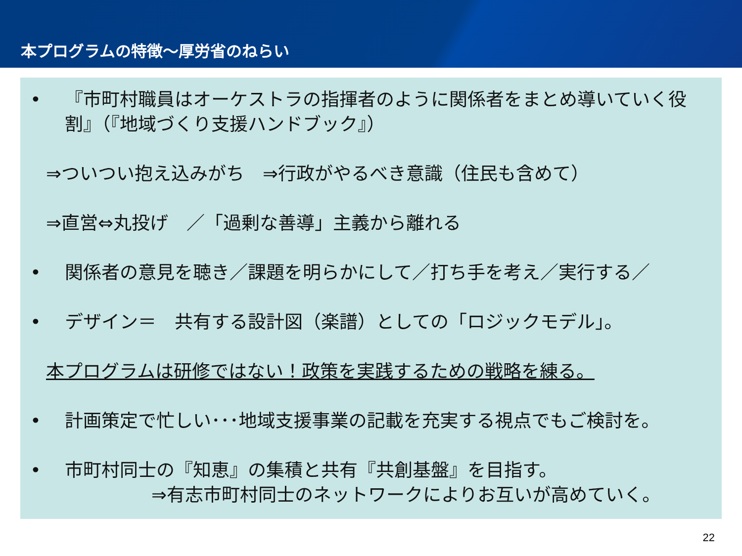本プログラムの特徴～厚労省のねらい
• 『市町村職員はオーケストラの指揮者のように関係者をまとめ導いていく役割』（『地域づくり支援ハンドブック』）
⇒ついつい抱え込みがち　⇒行政がやるべき意識（住民も含めて）
⇒直営⇔丸投げ　／「過剰な善導」主義から離れる
• 関係者の意見を聴き／課題を明らかにして／打ち手を考え／実行する／
• デザイン＝　共有する設計図（楽譜）としての「ロジックモデル」。
本プログラムは研修ではない！政策を実践するための戦略を練る。
• 計画策定で忙しい･･･地域支援事業の記載を充実する視点でもご検討を。
• 市町村同士の『知恵』の集積と共有『共創基盤』を目指す。
⇒有志市町村同士のネットワークによりお互いが高めていく。
22